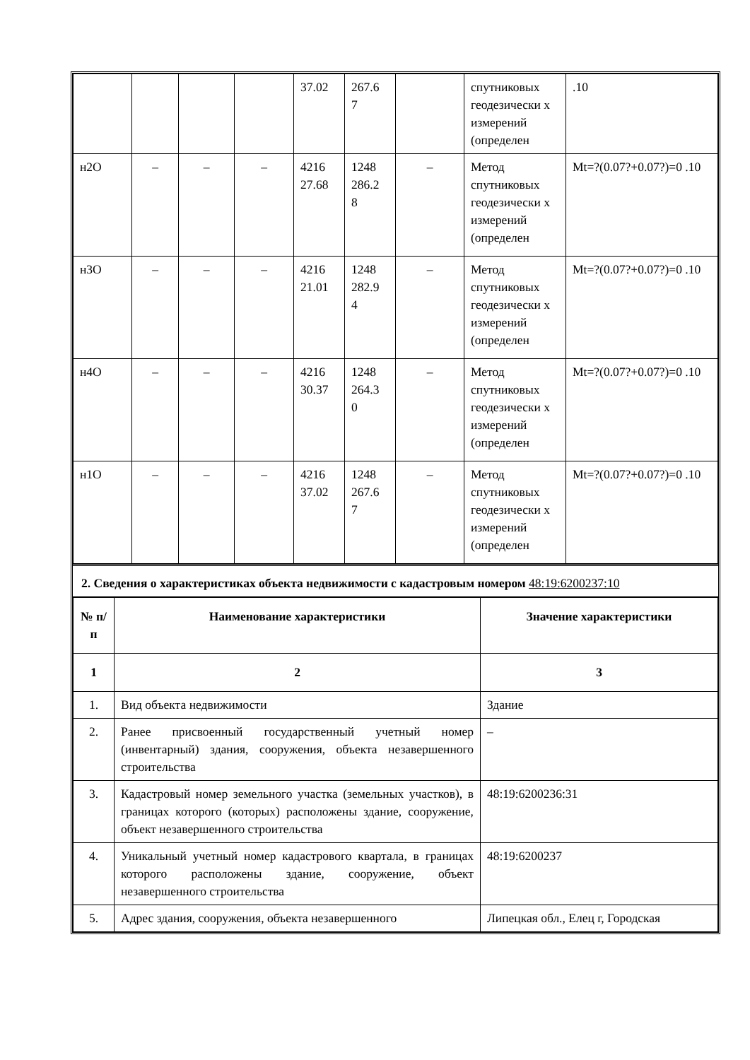| | | | | 37.02 | 267.6 7 | | спутниковых геодезически х измерений (определен | .10 |
| н2О | – | – | – | 4216 27.68 | 1248 286.2 8 | – | Метод спутниковых геодезически х измерений (определен | Mt=?(0.07?+0.07?)=0 .10 |
| н3О | – | – | – | 4216 21.01 | 1248 282.9 4 | – | Метод спутниковых геодезически х измерений (определен | Mt=?(0.07?+0.07?)=0 .10 |
| н4О | – | – | – | 4216 30.37 | 1248 264.3 0 | – | Метод спутниковых геодезически х измерений (определен | Mt=?(0.07?+0.07?)=0 .10 |
| н1О | – | – | – | 4216 37.02 | 1248 267.6 7 | – | Метод спутниковых геодезически х измерений (определен | Mt=?(0.07?+0.07?)=0 .10 |
2. Сведения о характеристиках объекта недвижимости с кадастровым номером 48:19:6200237:10
| № п/п | Наименование характеристики | Значение характеристики |
| --- | --- | --- |
| 1 | 2 | 3 |
| 1. | Вид объекта недвижимости | Здание |
| 2. | Ранее присвоенный государственный учетный номер (инвентарный) здания, сооружения, объекта незавершенного строительства | – |
| 3. | Кадастровый номер земельного участка (земельных участков), в границах которого (которых) расположены здание, сооружение, объект незавершенного строительства | 48:19:6200236:31 |
| 4. | Уникальный учетный номер кадастрового квартала, в границах которого расположены здание, сооружение, объект незавершенного строительства | 48:19:6200237 |
| 5. | Адрес здания, сооружения, объекта незавершенного | Липецкая обл., Елец г, Городская |